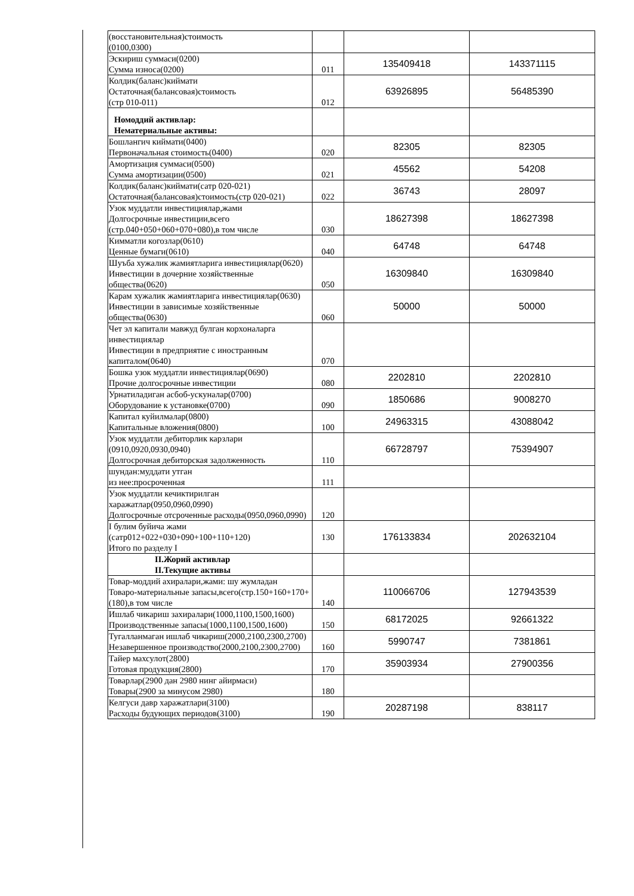| (восстановительная)стоимость (0100,0300) | | | |
| Эскириш суммаси(0200) Сумма износа(0200) | 011 | 135409418 | 143371115 |
| Колдик(баланс)киймати Остаточная(балансовая)стоимость (стр 010-011) | 012 | 63926895 | 56485390 |
| Номоддий активлар: Нематериальные активы: | | | |
| Бошлангич киймати(0400) Первоначальная стоимость(0400) | 020 | 82305 | 82305 |
| Амортизация суммаси(0500) Сумма амортизации(0500) | 021 | 45562 | 54208 |
| Колдик(баланс)киймати(сатр 020-021) Остаточная(балансовая)стоимость(стр 020-021) | 022 | 36743 | 28097 |
| Узок муддатли инвестициялар,жами Долгосрочные инвестиции,всего (стр.040+050+060+070+080),в том числе | 030 | 18627398 | 18627398 |
| Кимматли когозлар(0610) Ценные бумаги(0610) | 040 | 64748 | 64748 |
| Шуъба хужалик жамиятларига инвестициялар(0620) Инвестиции в дочерние хозяйственные общества(0620) | 050 | 16309840 | 16309840 |
| Карам хужалик жамиятларига инвестициялар(0630) Инвестиции в зависимые хозяйственные общества(0630) | 060 | 50000 | 50000 |
| Чет эл капитали мавжуд булган корхоналарга инвестициялар Инвестиции в предприятие с иностранным капиталом(0640) | 070 | | |
| Бошка узок муддатли инвестициялар(0690) Прочие долгосрочные инвестиции | 080 | 2202810 | 2202810 |
| Урнатиладиган асбоб-ускуналар(0700) Оборудование к установке(0700) | 090 | 1850686 | 9008270 |
| Капитал куйилмалар(0800) Капитальные вложения(0800) | 100 | 24963315 | 43088042 |
| Узок муддатли дебиторлик карзлари (0910,0920,0930,0940) Долгосрочная дебиторская задолженность | 110 | 66728797 | 75394907 |
| шундан:муддати утган из нее:просроченная | 111 | | |
| Узок муддатли кечиктирилган харажатлар(0950,0960,0990) Долгосрочные отсроченные расходы(0950,0960,0990) | 120 | | |
| I булим буйича жами (сатр012+022+030+090+100+110+120) Итого по разделу I | 130 | 176133834 | 202632104 |
| II.Жорий активлар II.Текущие активы | | | |
| Товар-моддий ахиралари,жами: шу жумладан Товаро-материальные запасы,всего(стр.150+160+170+(180),в том числе | 140 | 110066706 | 127943539 |
| Ишлаб чикариш захиралари(1000,1100,1500,1600) Производственные запасы(1000,1100,1500,1600) | 150 | 68172025 | 92661322 |
| Тугалланмаган ишлаб чикариш(2000,2100,2300,2700) Незавершенное производство(2000,2100,2300,2700) | 160 | 5990747 | 7381861 |
| Тайер махсулот(2800) Готовая продукция(2800) | 170 | 35903934 | 27900356 |
| Товарлар(2900 дан 2980 нинг айирмаси) Товары(2900 за минусом 2980) | 180 | | |
| Келгуси давр харажатлари(3100) Расходы будующих периодов(3100) | 190 | 20287198 | 838117 |